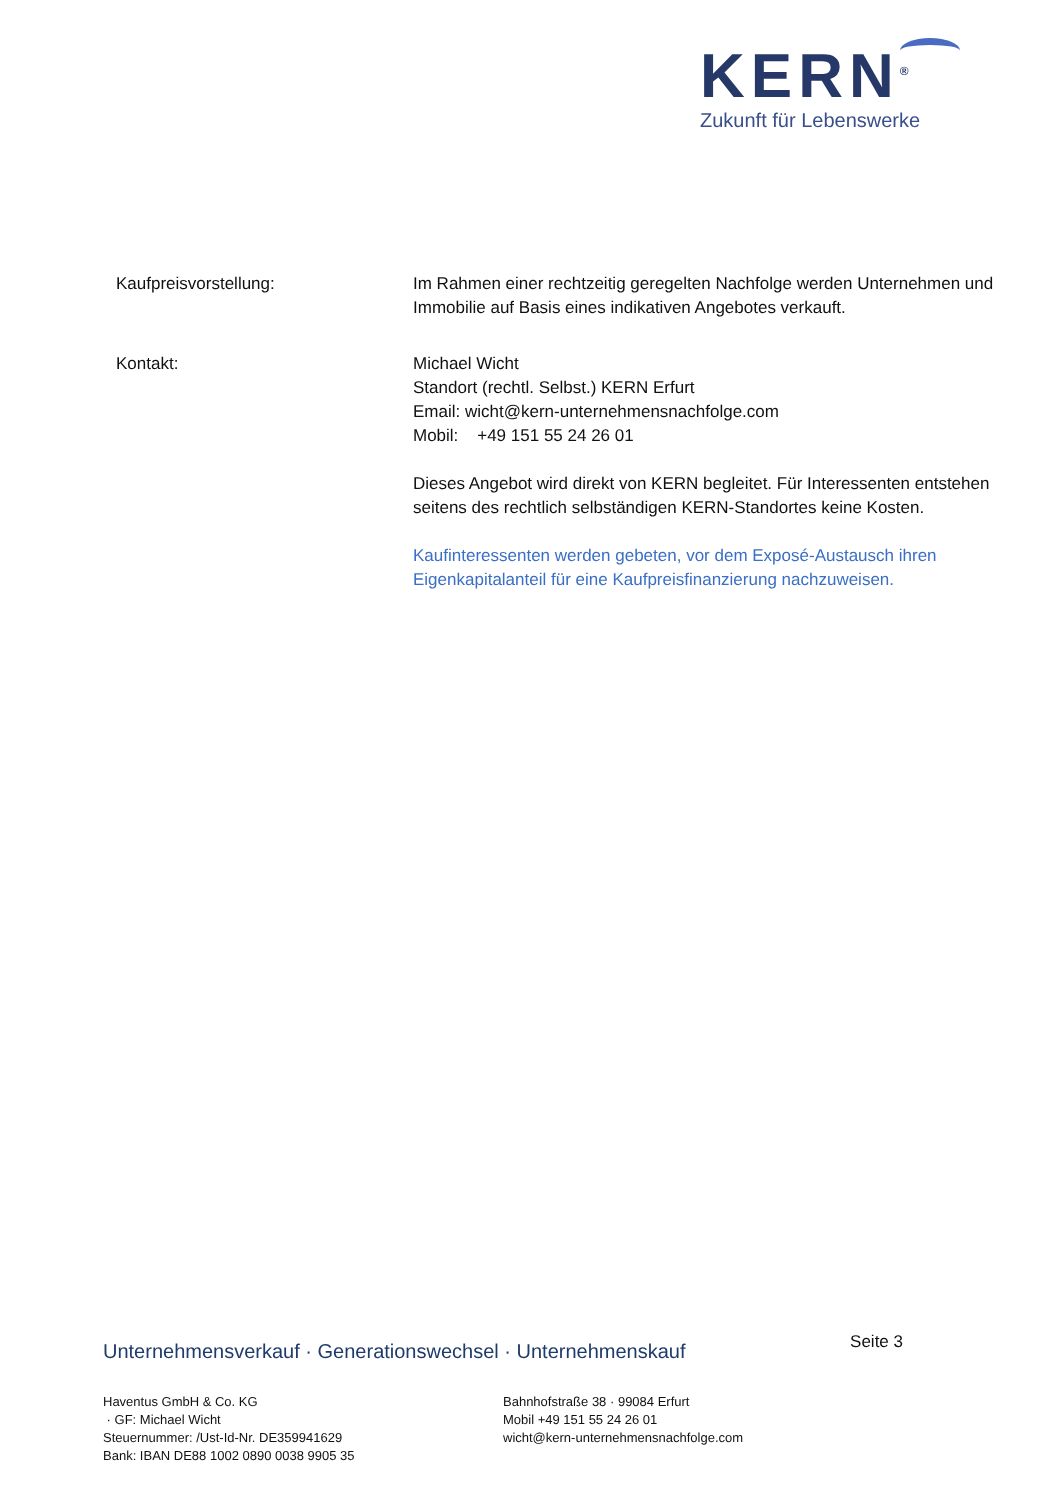KERN<sup>®</sup>
Zukunft für Lebenswerke
Kaufpreisvorstellung: Im Rahmen einer rechtzeitig geregelten Nachfolge werden Unternehmen und Immobilie auf Basis eines indikativen Angebotes verkauft.
Kontakt: Michael Wicht
Standort (rechtl. Selbst.) KERN Erfurt
Email: wicht@kern-unternehmensnachfolge.com
Mobil: +49 151 55 24 26 01
Dieses Angebot wird direkt von KERN begleitet. Für Interessenten entstehen seitens des rechtlich selbständigen KERN-Standortes keine Kosten.
Kaufinteressenten werden gebeten, vor dem Exposé-Austausch ihren Eigenkapitalanteil für eine Kaufpreisfinanzierung nachzuweisen.
Unternehmensverkauf · Generationswechsel · Unternehmenskauf Seite 3
Haventus GmbH & Co. KG
· GF: Michael Wicht
Steuernummer: /Ust-Id-Nr. DE359941629
Bank: IBAN DE88 1002 0890 0038 9905 35
Bahnhofstraße 38 · 99084 Erfurt
Mobil +49 151 55 24 26 01
wicht@kern-unternehmensnachfolge.com